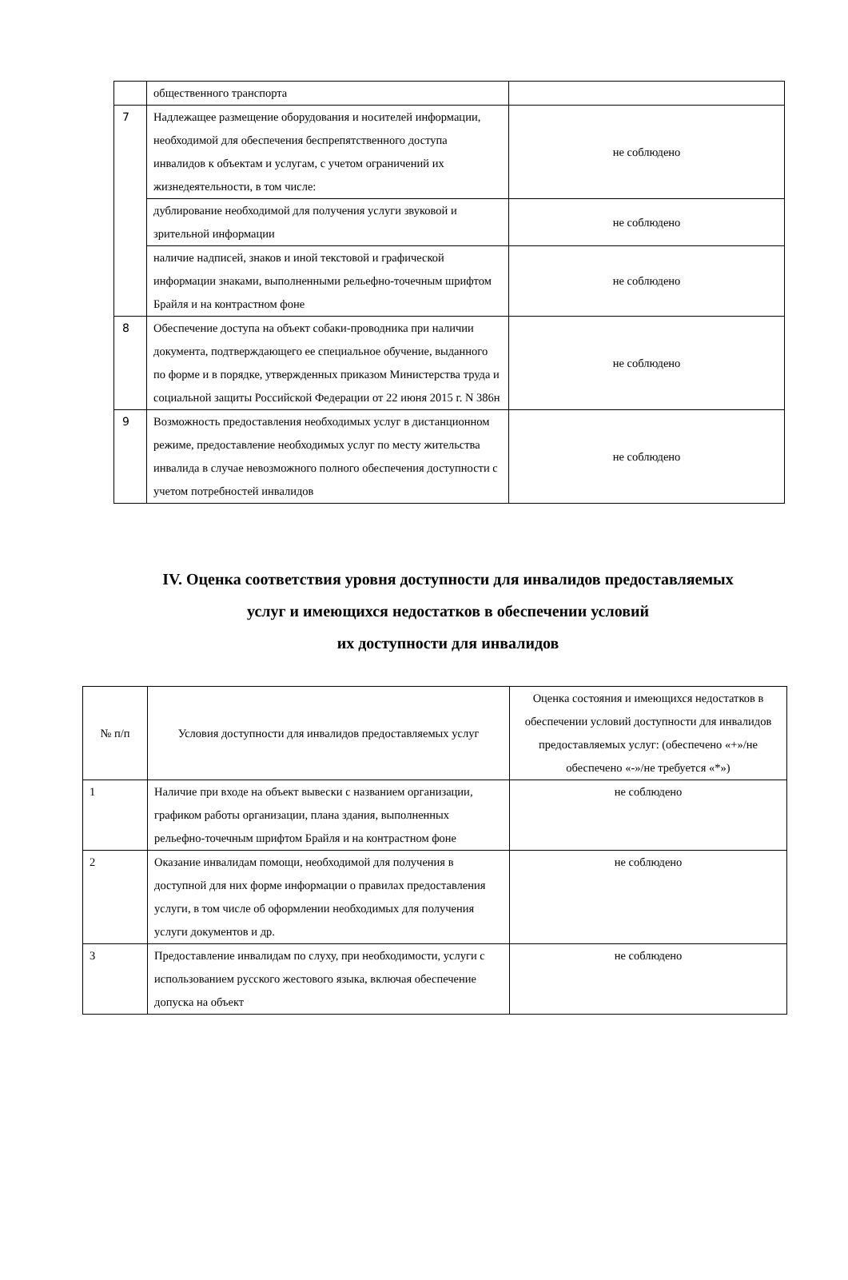| | общественного транспорта | |
| 7 | Надлежащее размещение оборудования и носителей информации, необходимой для обеспечения беспрепятственного доступа инвалидов к объектам и услугам, с учетом ограничений их жизнедеятельности, в том числе: | не соблюдено |
| | дублирование необходимой для получения услуги звуковой и зрительной информации | не соблюдено |
| | наличие надписей, знаков и иной текстовой и графической информации знаками, выполненными рельефно-точечным шрифтом Брайля и на контрастном фоне | не соблюдено |
| 8 | Обеспечение доступа на объект собаки-проводника при наличии документа, подтверждающего ее специальное обучение, выданного по форме и в порядке, утвержденных приказом Министерства труда и социальной защиты Российской Федерации от 22 июня 2015 г. N 386н | не соблюдено |
| 9 | Возможность предоставления необходимых услуг в дистанционном режиме, предоставление необходимых услуг по месту жительства инвалида в случае невозможного полного обеспечения доступности с учетом потребностей инвалидов | не соблюдено |
IV. Оценка соответствия уровня доступности для инвалидов предоставляемых
услуг и имеющихся недостатков в обеспечении условий
их доступности для инвалидов
| № п/п | Условия доступности для инвалидов предоставляемых услуг | Оценка состояния и имеющихся недостатков в обеспечении условий доступности для инвалидов предоставляемых услуг: (обеспечено «+»/не обеспечено «-»/не требуется «*») |
| --- | --- | --- |
| 1 | Наличие при входе на объект вывески с названием организации, графиком работы организации, плана здания, выполненных рельефно-точечным шрифтом Брайля и на контрастном фоне | не соблюдено |
| 2 | Оказание инвалидам помощи, необходимой для получения в доступной для них форме информации о правилах предоставления услуги, в том числе об оформлении необходимых для получения услуги документов и др. | не соблюдено |
| 3 | Предоставление инвалидам по слуху, при необходимости, услуги с использованием русского жестового языка, включая обеспечение допуска на объект | не соблюдено |